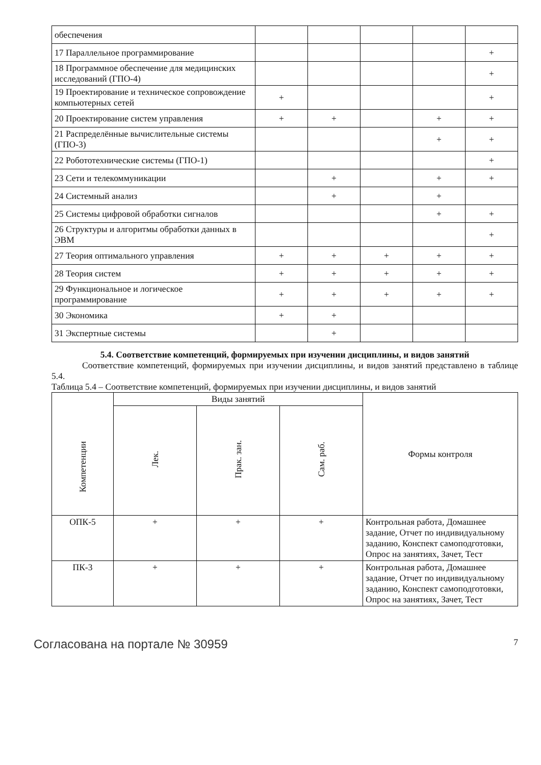| обеспечения | | | | | |
| 17 Параллельное программирование | | | | | + |
| 18 Программное обеспечение для медицинских исследований (ГПО-4) | | | | | + |
| 19 Проектирование и техническое сопровождение компьютерных сетей | + | | | | + |
| 20 Проектирование систем управления | + | + | | + | + |
| 21 Распределённые вычислительные системы (ГПО-3) | | | | + | + |
| 22 Робототехнические системы (ГПО-1) | | | | | + |
| 23 Сети и телекоммуникации | | + | | + | + |
| 24 Системный анализ | | + | | + | |
| 25 Системы цифровой обработки сигналов | | | | + | + |
| 26 Структуры и алгоритмы обработки данных в ЭВМ | | | | | + |
| 27 Теория оптимального управления | + | + | + | + | + |
| 28 Теория систем | + | + | + | + | + |
| 29 Функциональное и логическое программирование | + | + | + | + | + |
| 30 Экономика | + | + | | | |
| 31 Экспертные системы | | + | | | |
5.4. Соответствие компетенций, формируемых при изучении дисциплины, и видов занятий
Соответствие компетенций, формируемых при изучении дисциплины, и видов занятий представлено в таблице 5.4.
Таблица 5.4 – Соответствие компетенций, формируемых при изучении дисциплины, и видов занятий
| Компетенции | Виды занятий | | | Формы контроля |
| --- | --- | --- | --- | --- |
| | Лек. | Прак. зан. | Сам. раб. | |
| ОПК-5 | + | + | + | Контрольная работа, Домашнее задание, Отчет по индивидуальному заданию, Конспект самоподготовки, Опрос на занятиях, Зачет, Тест |
| ПК-3 | + | + | + | Контрольная работа, Домашнее задание, Отчет по индивидуальному заданию, Конспект самоподготовки, Опрос на занятиях, Зачет, Тест |
Согласована на портале № 30959 7